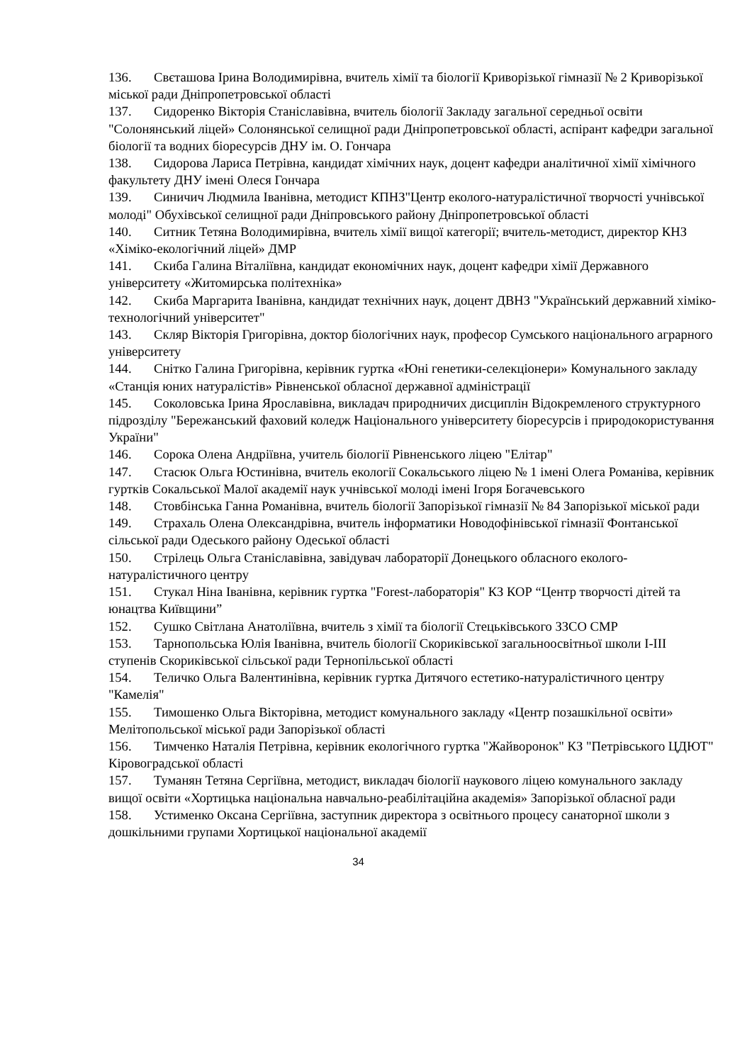136. Свєташова Ірина Володимирівна, вчитель хімії та біології Криворізької гімназії № 2 Криворізької міської ради Дніпропетровської області
137. Сидоренко Вікторія Станіславівна, вчитель біології Закладу загальної середньої освіти "Солонянський ліцей» Солонянської селищної ради Дніпропетровської області, аспірант кафедри загальної біології та водних біоресурсів ДНУ ім. О. Гончара
138. Сидорова Лариса Петрівна, кандидат хімічних наук, доцент кафедри аналітичної хімії хімічного факультету ДНУ імені Олеся Гончара
139. Синичич Людмила Іванівна, методист КПНЗ"Центр еколого-натуралістичної творчості учнівської молоді" Обухівської селищної ради Дніпровського району Дніпропетровської області
140. Ситник Тетяна Володимирівна, вчитель хімії вищої категорії; вчитель-методист, директор КНЗ «Хіміко-екологічний ліцей» ДМР
141. Скиба Галина Віталіївна, кандидат економічних наук, доцент кафедри хімії Державного університету «Житомирська політехніка»
142. Скиба Маргарита Іванівна, кандидат технічних наук, доцент ДВНЗ "Український державний хіміко-технологічний університет"
143. Скляр Вікторія Григорівна, доктор біологічних наук, професор Сумського національного аграрного університету
144. Снітко Галина Григорівна, керівник гуртка «Юні генетики-селекціонери» Комунального закладу «Станція юних натуралістів» Рівненської обласної державної адміністрації
145. Соколовська Ірина Ярославівна, викладач природничих дисциплін Відокремленого структурного підрозділу "Бережанський фаховий коледж Національного університету біоресурсів і природокористування України"
146. Сорока Олена Андріївна, учитель біології Рівненського ліцею "Елітар"
147. Стасюк Ольга Юстинівна, вчитель екології Сокальського ліцею № 1 імені Олега Романіва, керівник гуртків Сокальської Малої академії наук учнівської молоді імені Ігоря Богачевського
148. Стовбінська Ганна Романівна, вчитель біології Запорізької гімназії № 84 Запорізької міської ради
149. Страхаль Олена Олександрівна, вчитель інформатики Новодофінівської гімназії Фонтанської сільської ради Одеського району Одеської області
150. Стрілець Ольга Станіславівна, завідувач лабораторії Донецького обласного еколого-натуралістичного центру
151. Стукал Ніна Іванівна, керівник гуртка "Forest-лабораторія" КЗ КОР “Центр творчості дітей та юнацтва Київщини”
152. Сушко Світлана Анатоліївна, вчитель з хімії та біології Стецьківського ЗЗСО СМР
153. Тарнопольська Юлія Іванівна, вчитель біології Скориківської загальноосвітньої школи I-III ступенів Скориківської сільської ради Тернопільської області
154. Теличко Ольга Валентинівна, керівник гуртка Дитячого естетико-натуралістичного центру "Камелія"
155. Тимошенко Ольга Вікторівна, методист комунального закладу «Центр позашкільної освіти» Мелітопольської міської ради Запорізької області
156. Тимченко Наталія Петрівна, керівник екологічного гуртка "Жайворонок" КЗ "Петрівського ЦДЮТ" Кіровоградської області
157. Туманян Тетяна Сергіївна, методист, викладач біології наукового ліцею комунального закладу вищої освіти «Хортицька національна навчально-реабілітаційна академія» Запорізької обласної ради
158. Устименко Оксана Сергіївна, заступник директора з освітнього процесу санаторної школи з дошкільними групами Хортицької національної академії
34